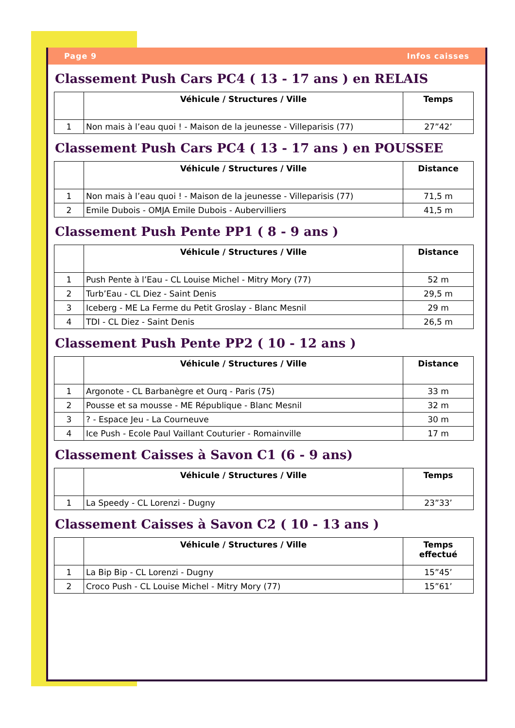Page 9 Infos caisses
Classement Push Cars PC4 ( 13 - 17 ans ) en RELAIS
| | Véhicule / Structures / Ville | Temps |
| --- | --- | --- |
| 1 | Non mais à l’eau quoi ! - Maison de la jeunesse - Villeparisis (77) | 27”42’ |
Classement Push Cars PC4 ( 13 - 17 ans ) en POUSSEE
| | Véhicule / Structures / Ville | Distance |
| --- | --- | --- |
| 1 | Non mais à l’eau quoi ! - Maison de la jeunesse - Villeparisis (77) | 71,5 m |
| 2 | Emile Dubois - OMJA Emile Dubois - Aubervilliers | 41,5 m |
Classement Push Pente PP1 ( 8 - 9 ans )
| | Véhicule / Structures / Ville | Distance |
| --- | --- | --- |
| 1 | Push Pente à l’Eau - CL Louise Michel - Mitry Mory (77) | 52 m |
| 2 | Turb’Eau - CL Diez - Saint Denis | 29,5 m |
| 3 | Iceberg - ME La Ferme du Petit Groslay - Blanc Mesnil | 29 m |
| 4 | TDI - CL Diez - Saint Denis | 26,5 m |
Classement Push Pente PP2 ( 10 - 12 ans )
| | Véhicule / Structures / Ville | Distance |
| --- | --- | --- |
| 1 | Argonote - CL Barbanègre et Ourq - Paris (75) | 33 m |
| 2 | Pousse et sa mousse - ME République - Blanc Mesnil | 32 m |
| 3 | ? - Espace Jeu - La Courneuve | 30 m |
| 4 | Ice Push - Ecole Paul Vaillant Couturier - Romainville | 17 m |
Classement Caisses à Savon C1 (6 - 9 ans)
| | Véhicule / Structures / Ville | Temps |
| --- | --- | --- |
| 1 | La Speedy - CL Lorenzi - Dugny | 23”33’ |
Classement Caisses à Savon C2 ( 10 - 13 ans )
| | Véhicule / Structures / Ville | Temps effectué |
| --- | --- | --- |
| 1 | La Bip Bip - CL Lorenzi - Dugny | 15”45’ |
| 2 | Croco Push - CL Louise Michel - Mitry Mory (77) | 15”61’ |